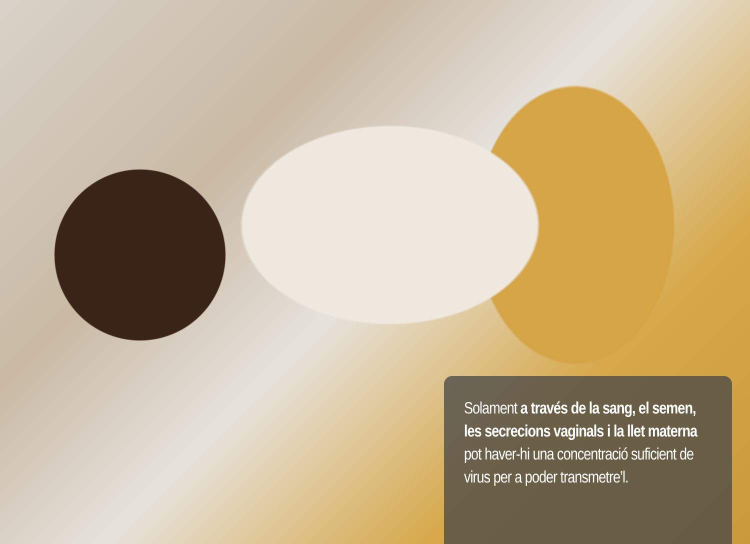Solament a través de la sang, el semen, les secrecions vaginals i la llet materna pot haver-hi una concentració suficient de virus per a poder transmetre’l.